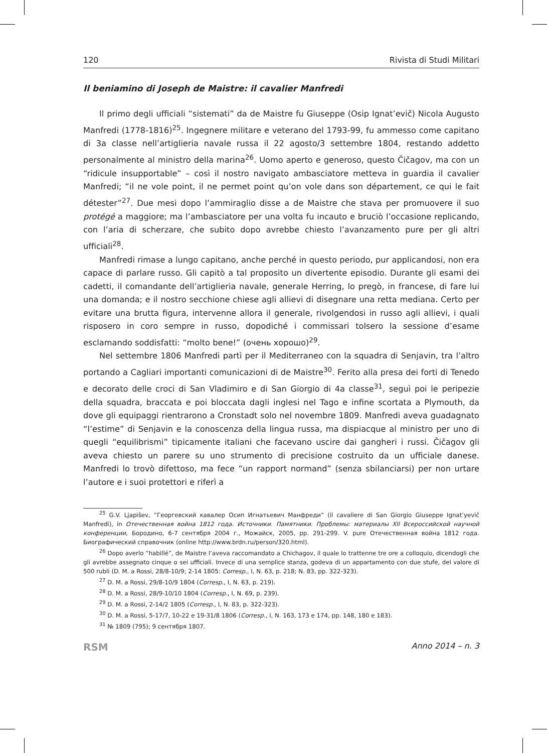120 Rivista di Studi Militari
Il beniamino di Joseph de Maistre: il cavalier Manfredi
Il primo degli ufficiali “sistemati” da de Maistre fu Giuseppe (Osip Ignat’evič) Nicola Augusto Manfredi (1778-1816)<sup>25</sup>. Ingegnere militare e veterano del 1793-99, fu ammesso come capitano di 3a classe nell’artiglieria navale russa il 22 agosto/3 settembre 1804, restando addetto personalmente al ministro della marina<sup>26</sup>. Uomo aperto e generoso, questo Čičagov, ma con un “ridicule insupportable” – così il nostro navigato ambasciatore metteva in guardia il cavalier Manfredi; “il ne vole point, il ne permet point qu’on vole dans son département, ce qui le fait détester”<sup>27</sup>. Due mesi dopo l’ammiraglio disse a de Maistre che stava per promuovere il suo protégé a maggiore; ma l’ambasciatore per una volta fu incauto e bruciò l’occasione replicando, con l’aria di scherzare, che subito dopo avrebbe chiesto l’avanzamento pure per gli altri ufficiali<sup>28</sup>.
Manfredi rimase a lungo capitano, anche perché in questo periodo, pur applicandosi, non era capace di parlare russo. Gli capitò a tal proposito un divertente episodio. Durante gli esami dei cadetti, il comandante dell’artiglieria navale, generale Herring, lo pregò, in francese, di fare lui una domanda; e il nostro secchione chiese agli allievi di disegnare una retta mediana. Certo per evitare una brutta figura, intervenne allora il generale, rivolgendosi in russo agli allievi, i quali risposero in coro sempre in russo, dopodiché i commissari tolsero la sessione d’esame esclamando soddisfatti: “molto bene!” (очень хорошо)<sup>29</sup>.
Nel settembre 1806 Manfredi partì per il Mediterraneo con la squadra di Senjavin, tra l’altro portando a Cagliari importanti comunicazioni di de Maistre<sup>30</sup>. Ferito alla presa dei forti di Tenedo e decorato delle croci di San Vladimiro e di San Giorgio di 4a classe<sup>31</sup>, seguì poi le peripezie della squadra, braccata e poi bloccata dagli inglesi nel Tago e infine scortata a Plymouth, da dove gli equipaggi rientrarono a Cronstadt solo nel novembre 1809. Manfredi aveva guadagnato “l’estime” di Senjavin e la conoscenza della lingua russa, ma dispiacque al ministro per uno di quegli “equilibrismi” tipicamente italiani che facevano uscire dai gangheri i russi. Čičagov gli aveva chiesto un parere su uno strumento di precisione costruito da un ufficiale danese. Manfredi lo trovò difettoso, ma fece “un rapport normand” (senza sbilanciarsi) per non urtare l’autore e i suoi protettori e riferì a
<sup>25</sup> G.V. Ljapišev, “Георгевский кавалер Осип Игнатьевич Манфреди” (il cavaliere di San Giorgio Giuseppe Ignat’yevič Manfredi), in Отечественная война 1812 года. Источники. Памятники. Проблемы: материалы XII Всероссийской научной конференции, Бородино, 6-7 сентября 2004 г., Можайск, 2005, pp. 291-299. V. pure Отечественная война 1812 года. Биографический справочник (online http://www.brdn.ru/person/320.html).
<sup>26</sup> Dopo averlo “habillé”, de Maistre l’aveva raccomandato a Chichagov, il quale lo trattenne tre ore a colloquio, dicendogli che gli avrebbe assegnato cinque o sei ufficiali. Invece di una semplice stanza, godeva di un appartamento con due stufe, del valore di 500 rubli (D. M. a Rossi, 28/8-10/9; 2-14 1805: Corresp., I, N. 63, p. 218; N. 83, pp. 322-323).
<sup>27</sup> D. M. a Rossi, 29/8-10/9 1804 (Corresp., I, N. 63, p. 219).
<sup>28</sup> D. M. a Rossi, 28/9-10/10 1804 (Corresp., I, N. 69, p. 239).
<sup>29</sup> D. M. a Rossi, 2-14/2 1805 (Corresp., I, N. 83, p. 322-323).
<sup>30</sup> D. M. a Rossi, 5-17/7, 10-22 e 19-31/8 1806 (Corresp., I, N. 163, 173 e 174, pp. 148, 180 e 183).
<sup>31</sup> № 1809 (795); 9 сентября 1807.
RSM Anno 2014 – n. 3